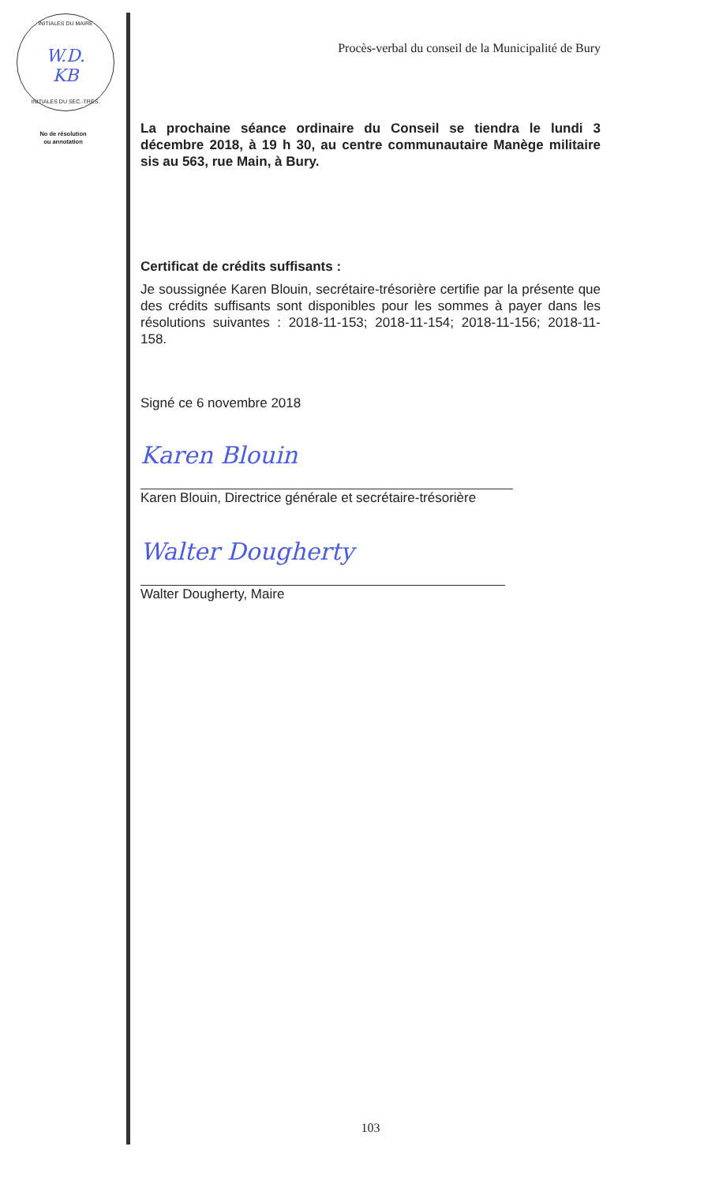INITIALES DU MAIRE
W.D.
KB
INITIALES DU SEC.-TRÉS.
No de résolution
ou annotation
Procès-verbal du conseil de la Municipalité de Bury
La prochaine séance ordinaire du Conseil se tiendra le lundi 3 décembre 2018, à 19 h 30, au centre communautaire Manège militaire sis au 563, rue Main, à Bury.
Certificat de crédits suffisants :
Je soussignée Karen Blouin, secrétaire-trésorière certifie par la présente que des crédits suffisants sont disponibles pour les sommes à payer dans les résolutions suivantes : 2018-11-153; 2018-11-154; 2018-11-156; 2018-11-158.
Signé ce 6 novembre 2018
Karen Blouin
Karen Blouin, Directrice générale et secrétaire-trésorière
Walter Dougherty
Walter Dougherty, Maire
103